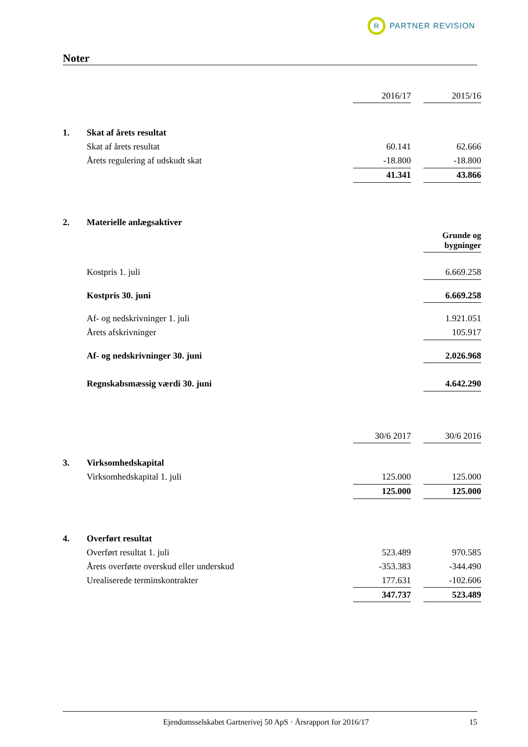R
PARTNER REVISION
Noter
| | | 2016/17 | | 2015/16 |
| 1. | Skat af årets resultat | | | |
| | Skat af årets resultat | 60.141 | | 62.666 |
| | Årets regulering af udskudt skat | -18.800 | | -18.800 |
| | | 41.341 | | 43.866 |
| 2. | Materielle anlægsaktiver | | | |
| | | | | Grunde og bygninger |
| | Kostpris 1. juli | | | 6.669.258 |
| | Kostpris 30. juni | | | 6.669.258 |
| | Af- og nedskrivninger 1. juli | | | 1.921.051 |
| | Årets afskrivninger | | | 105.917 |
| | Af- og nedskrivninger 30. juni | | | 2.026.968 |
| | Regnskabsmæssig værdi 30. juni | | | 4.642.290 |
| | | 30/6 2017 | | 30/6 2016 |
| 3. | Virksomhedskapital | | | |
| | Virksomhedskapital 1. juli | 125.000 | | 125.000 |
| | | 125.000 | | 125.000 |
| 4. | Overført resultat | | | |
| | Overført resultat 1. juli | 523.489 | | 970.585 |
| | Årets overførte overskud eller underskud | -353.383 | | -344.490 |
| | Urealiserede terminskontrakter | 177.631 | | -102.606 |
| | | 347.737 | | 523.489 |
Ejendomsselskabet Gartnerivej 50 ApS · Årsrapport for 2016/17 15